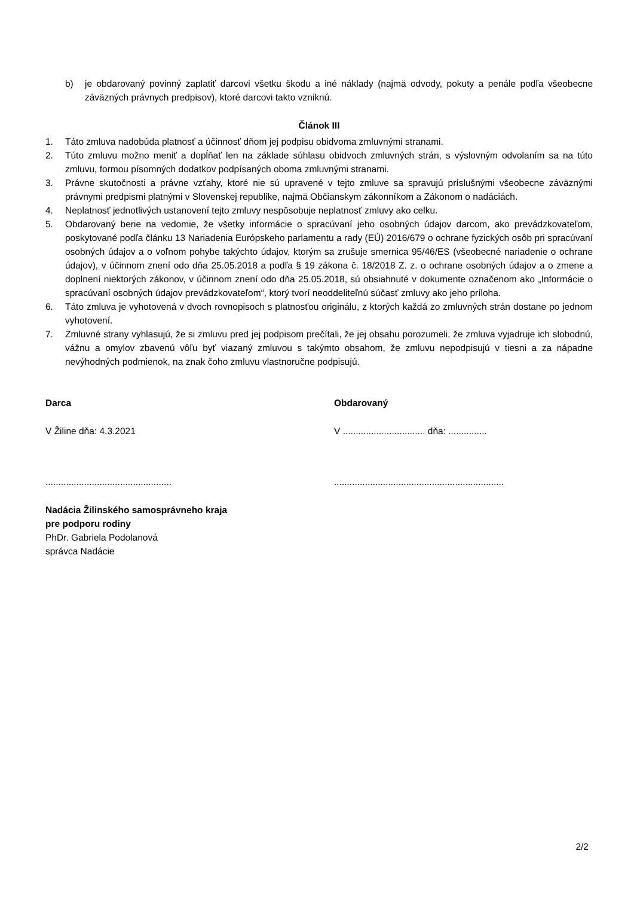b) je obdarovaný povinný zaplatiť darcovi všetku škodu a iné náklady (najmä odvody, pokuty a penále podľa všeobecne záväzných právnych predpisov), ktoré darcovi takto vzniknú.
Článok III
1. Táto zmluva nadobúda platnosť a účinnosť dňom jej podpisu obidvoma zmluvnými stranami.
2. Túto zmluvu možno meniť a dopĺňať len na základe súhlasu obidvoch zmluvných strán, s výslovným odvolaním sa na túto zmluvu, formou písomných dodatkov podpísaných oboma zmluvnými stranami.
3. Právne skutočnosti a právne vzťahy, ktoré nie sú upravené v tejto zmluve sa spravujú príslušnými všeobecne záväznými právnymi predpismi platnými v Slovenskej republike, najmä Občianskym zákonníkom a Zákonom o nadáciách.
4. Neplatnosť jednotlivých ustanovení tejto zmluvy nespôsobuje neplatnosť zmluvy ako celku.
5. Obdarovaný berie na vedomie, že všetky informácie o spracúvaní jeho osobných údajov darcom, ako prevádzkovateľom, poskytované podľa článku 13 Nariadenia Európskeho parlamentu a rady (EÚ) 2016/679 o ochrane fyzických osôb pri spracúvaní osobných údajov a o voľnom pohybe takýchto údajov, ktorým sa zrušuje smernica 95/46/ES (všeobecné nariadenie o ochrane údajov), v účinnom znení odo dňa 25.05.2018 a podľa § 19 zákona č. 18/2018 Z. z. o ochrane osobných údajov a o zmene a doplnení niektorých zákonov, v účinnom znení odo dňa 25.05.2018, sú obsiahnuté v dokumente označenom ako „Informácie o spracúvaní osobných údajov prevádzkovateľom“, ktorý tvorí neoddeliteľnú súčasť zmluvy ako jeho príloha.
6. Táto zmluva je vyhotovená v dvoch rovnopisoch s platnosťou originálu, z ktorých každá zo zmluvných strán dostane po jednom vyhotovení.
7. Zmluvné strany vyhlasujú, že si zmluvu pred jej podpisom prečítali, že jej obsahu porozumeli, že zmluva vyjadruje ich slobodnú, vážnu a omylov zbavenú vôľu byť viazaný zmluvou s takýmto obsahom, že zmluvu nepodpisujú v tiesni a za nápadne nevýhodných podmienok, na znak čoho zmluvu vlastnoručne podpisujú.
Darca
V Žiline dňa: 4.3.2021
.................................................
Nadácia Žilinského samosprávneho kraja
pre podporu rodiny
PhDr. Gabriela Podolanová
správca Nadácie
Obdarovaný
V ................................ dňa: ...............
..................................................................
2/2